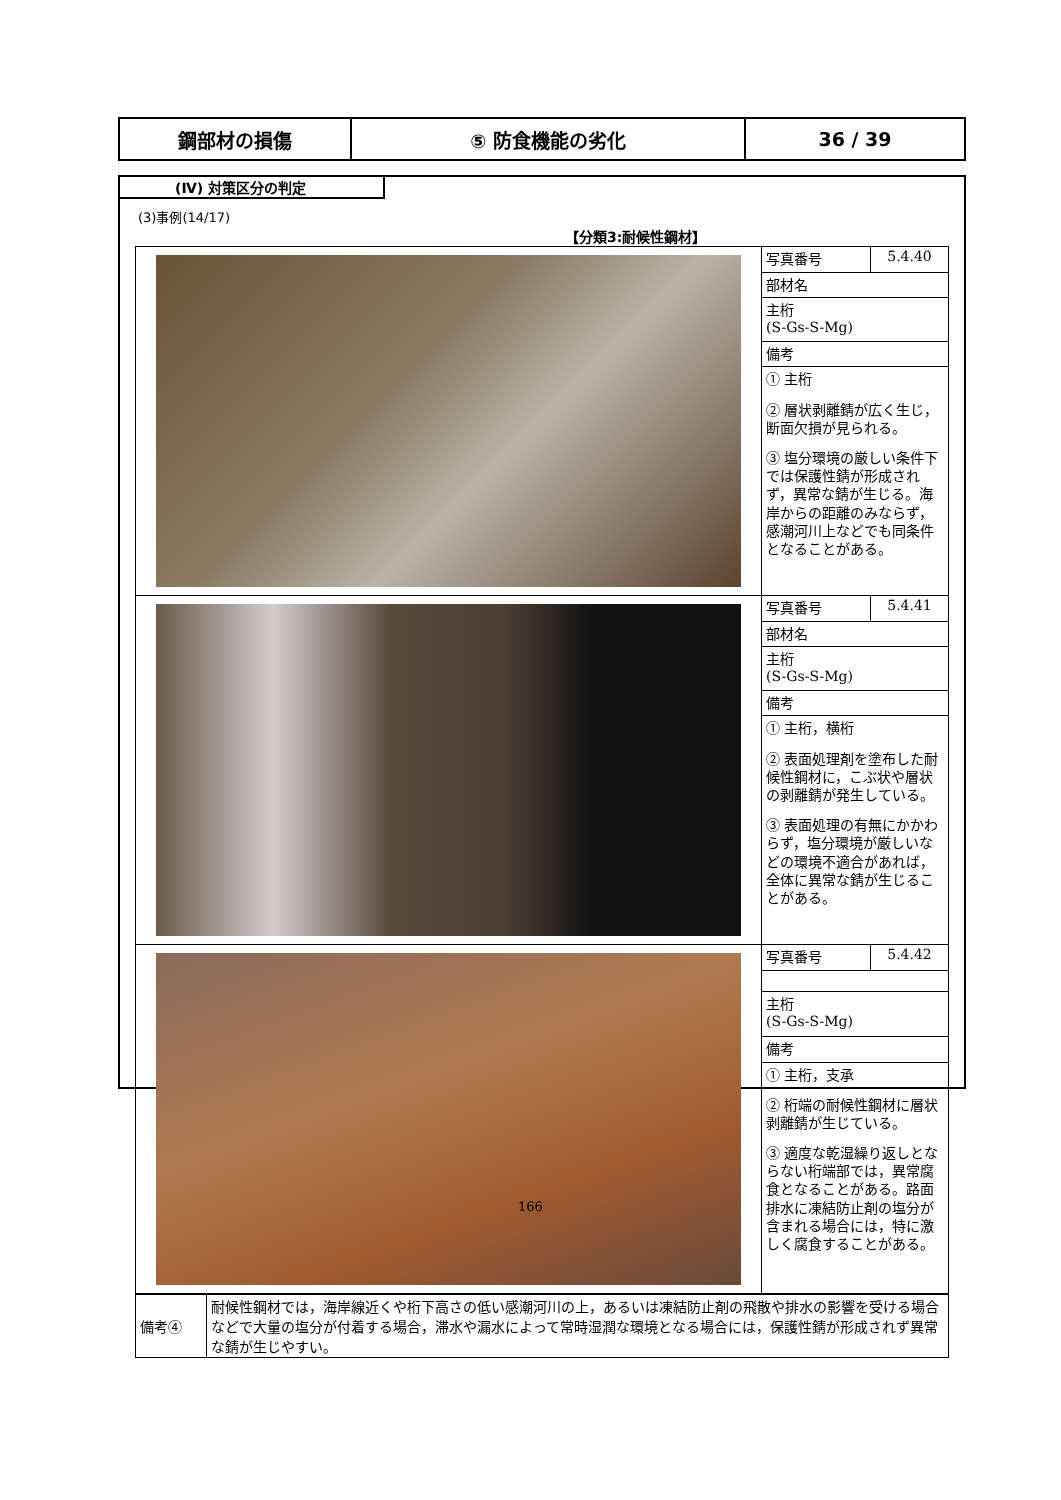| 鋼部材の損傷 | ⑤ 防食機能の劣化 | 36 / 39 |
(Ⅳ) 対策区分の判定
(3)事例(14/17)
【分類3:耐候性鋼材】
| | 写真番号 | 5.4.40 |
| | 部材名 | |
| | 主桁 (S-Gs-S-Mg) | |
| | 備考 | |
| | ① 主桁 ② 層状剥離錆が広く生じ，断面欠損が見られる。 ③ 塩分環境の厳しい条件下では保護性錆が形成されず，異常な錆が生じる。海岸からの距離のみならず，感潮河川上などでも同条件となることがある。 | |
| | 写真番号 | 5.4.41 |
| | 部材名 | |
| | 主桁 (S-Gs-S-Mg) | |
| | 備考 | |
| | ① 主桁，横桁 ② 表面処理剤を塗布した耐候性鋼材に，こぶ状や層状の剥離錆が発生している。 ③ 表面処理の有無にかかわらず，塩分環境が厳しいなどの環境不適合があれば，全体に異常な錆が生じることがある。 | |
| | 写真番号 | 5.4.42 |
| | 主桁 (S-Gs-S-Mg) | |
| | 備考 | |
| | ① 主桁，支承 ② 桁端の耐候性鋼材に層状剥離錆が生じている。 ③ 適度な乾湿繰り返しとならない桁端部では，異常腐食となることがある。路面排水に凍結防止剤の塩分が含まれる場合には，特に激しく腐食することがある。 | |
| 備考④ | 耐候性鋼材では，海岸線近くや桁下高さの低い感潮河川の上，あるいは凍結防止剤の飛散や排水の影響を受ける場合などで大量の塩分が付着する場合，滞水や漏水によって常時湿潤な環境となる場合には，保護性錆が形成されず異常な錆が生じやすい。 |
166